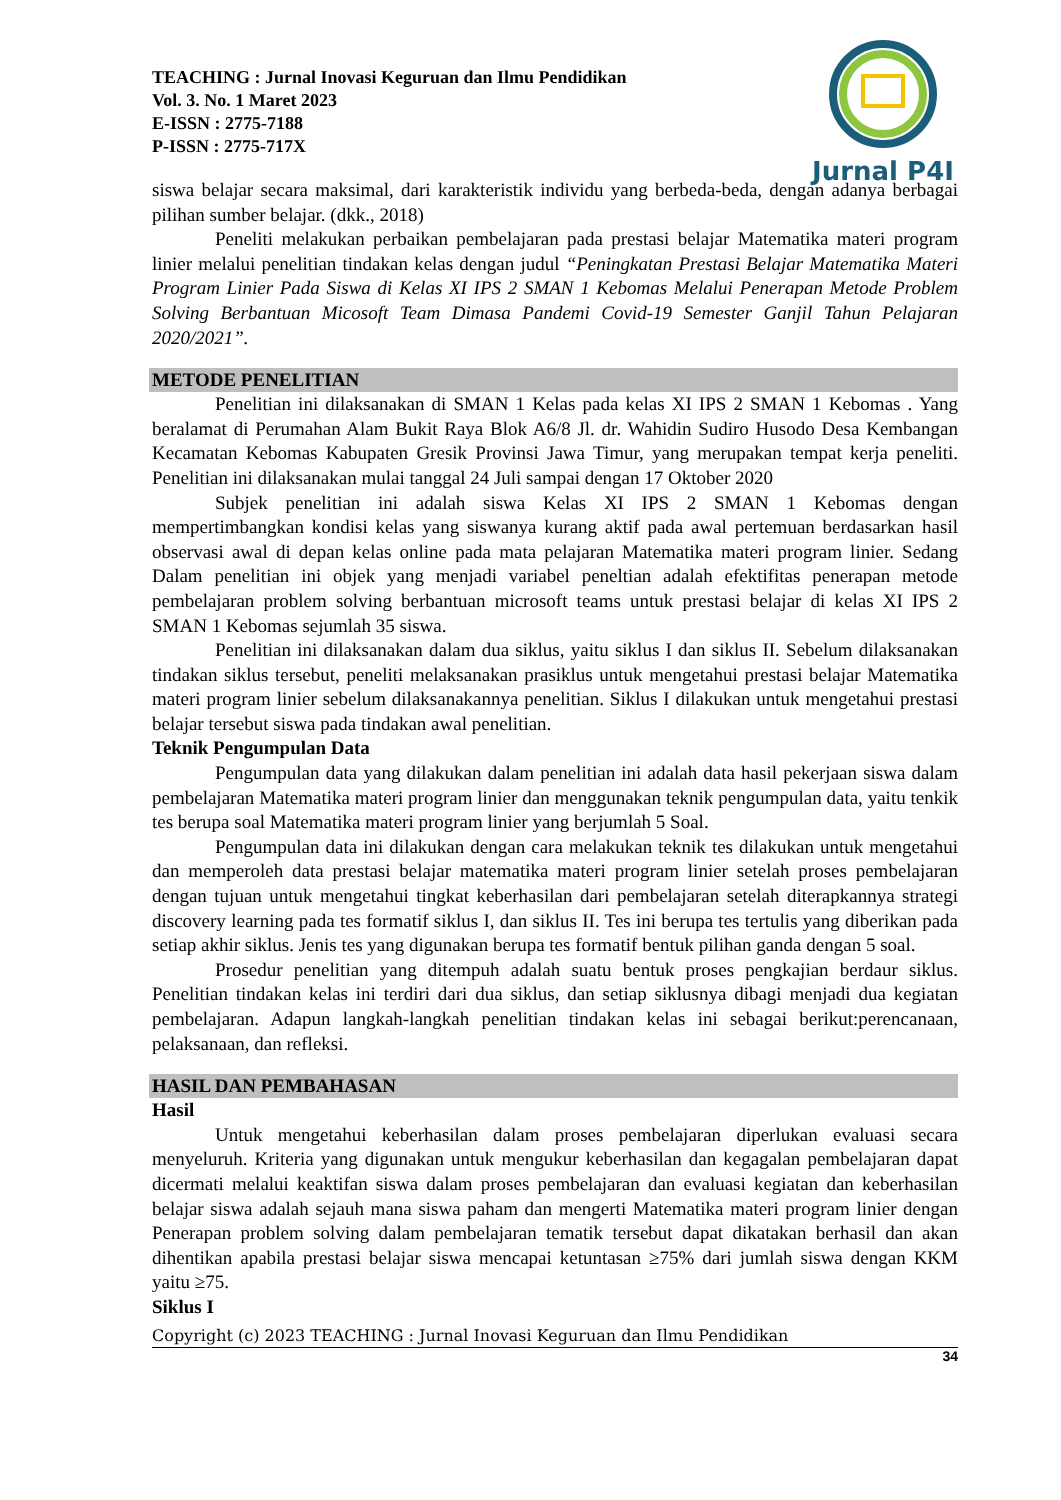TEACHING : Jurnal Inovasi Keguruan dan Ilmu Pendidikan
Vol. 3. No. 1 Maret 2023
E-ISSN : 2775-7188
P-ISSN : 2775-717X
Jurnal P4I
siswa belajar secara maksimal, dari karakteristik individu yang berbeda-beda, dengan adanya berbagai pilihan sumber belajar. (dkk., 2018)
Peneliti melakukan perbaikan pembelajaran pada prestasi belajar Matematika materi program linier melalui penelitian tindakan kelas dengan judul “Peningkatan Prestasi Belajar Matematika Materi Program Linier Pada Siswa di Kelas XI IPS 2 SMAN 1 Kebomas Melalui Penerapan Metode Problem Solving Berbantuan Micosoft Team Dimasa Pandemi Covid-19 Semester Ganjil Tahun Pelajaran 2020/2021”.
METODE PENELITIAN
Penelitian ini dilaksanakan di SMAN 1 Kelas pada kelas XI IPS 2 SMAN 1 Kebomas . Yang beralamat di Perumahan Alam Bukit Raya Blok A6/8 Jl. dr. Wahidin Sudiro Husodo Desa Kembangan Kecamatan Kebomas Kabupaten Gresik Provinsi Jawa Timur, yang merupakan tempat kerja peneliti. Penelitian ini dilaksanakan mulai tanggal 24 Juli sampai dengan 17 Oktober 2020
Subjek penelitian ini adalah siswa Kelas XI IPS 2 SMAN 1 Kebomas dengan mempertimbangkan kondisi kelas yang siswanya kurang aktif pada awal pertemuan berdasarkan hasil observasi awal di depan kelas online pada mata pelajaran Matematika materi program linier. Sedang Dalam penelitian ini objek yang menjadi variabel peneltian adalah efektifitas penerapan metode pembelajaran problem solving berbantuan microsoft teams untuk prestasi belajar di kelas XI IPS 2 SMAN 1 Kebomas sejumlah 35 siswa.
Penelitian ini dilaksanakan dalam dua siklus, yaitu siklus I dan siklus II. Sebelum dilaksanakan tindakan siklus tersebut, peneliti melaksanakan prasiklus untuk mengetahui prestasi belajar Matematika materi program linier sebelum dilaksanakannya penelitian. Siklus I dilakukan untuk mengetahui prestasi belajar tersebut siswa pada tindakan awal penelitian.
Teknik Pengumpulan Data
Pengumpulan data yang dilakukan dalam penelitian ini adalah data hasil pekerjaan siswa dalam pembelajaran Matematika materi program linier dan menggunakan teknik pengumpulan data, yaitu tenkik tes berupa soal Matematika materi program linier yang berjumlah 5 Soal.
Pengumpulan data ini dilakukan dengan cara melakukan teknik tes dilakukan untuk mengetahui dan memperoleh data prestasi belajar matematika materi program linier setelah proses pembelajaran dengan tujuan untuk mengetahui tingkat keberhasilan dari pembelajaran setelah diterapkannya strategi discovery learning pada tes formatif siklus I, dan siklus II. Tes ini berupa tes tertulis yang diberikan pada setiap akhir siklus. Jenis tes yang digunakan berupa tes formatif bentuk pilihan ganda dengan 5 soal.
Prosedur penelitian yang ditempuh adalah suatu bentuk proses pengkajian berdaur siklus. Penelitian tindakan kelas ini terdiri dari dua siklus, dan setiap siklusnya dibagi menjadi dua kegiatan pembelajaran. Adapun langkah-langkah penelitian tindakan kelas ini sebagai berikut:perencanaan, pelaksanaan, dan refleksi.
HASIL DAN PEMBAHASAN
Hasil
Untuk mengetahui keberhasilan dalam proses pembelajaran diperlukan evaluasi secara menyeluruh. Kriteria yang digunakan untuk mengukur keberhasilan dan kegagalan pembelajaran dapat dicermati melalui keaktifan siswa dalam proses pembelajaran dan evaluasi kegiatan dan keberhasilan belajar siswa adalah sejauh mana siswa paham dan mengerti Matematika materi program linier dengan Penerapan problem solving dalam pembelajaran tematik tersebut dapat dikatakan berhasil dan akan dihentikan apabila prestasi belajar siswa mencapai ketuntasan ≥75% dari jumlah siswa dengan KKM yaitu ≥75.
Siklus I
Copyright (c) 2023 TEACHING : Jurnal Inovasi Keguruan dan Ilmu Pendidikan
34